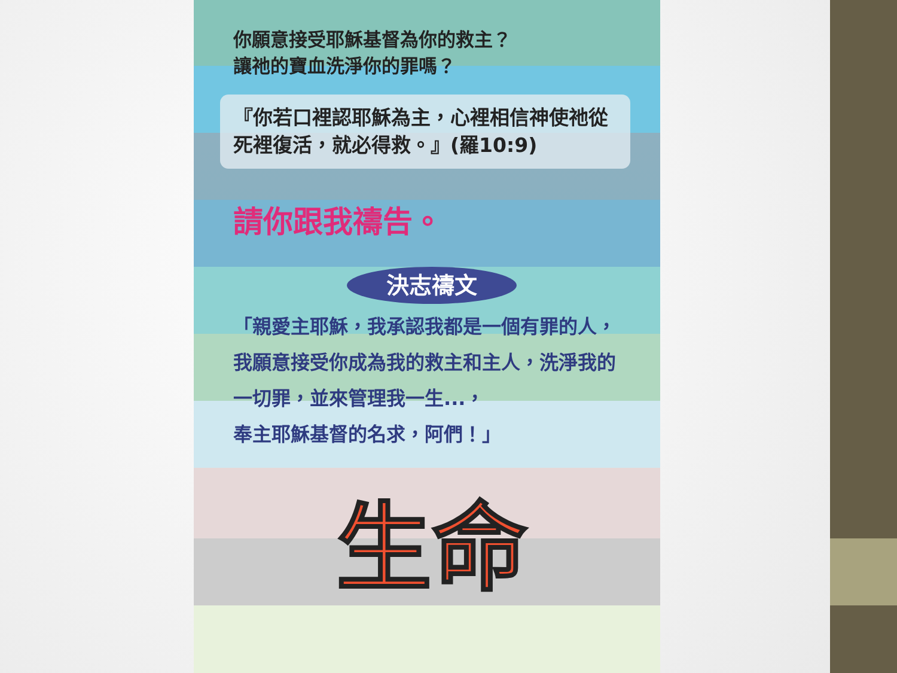你願意接受耶穌基督為你的救主？
讓祂的寶血洗淨你的罪嗎？
『你若口裡認耶穌為主，心裡相信神使祂從死裡復活，就必得救。』(羅10:9)
請你跟我禱告。
決志禱文
「親愛主耶穌，我承認我都是一個有罪的人，我願意接受你成為我的救主和主人，洗淨我的一切罪，並來管理我一生...，
奉主耶穌基督的名求，阿們！」
生命